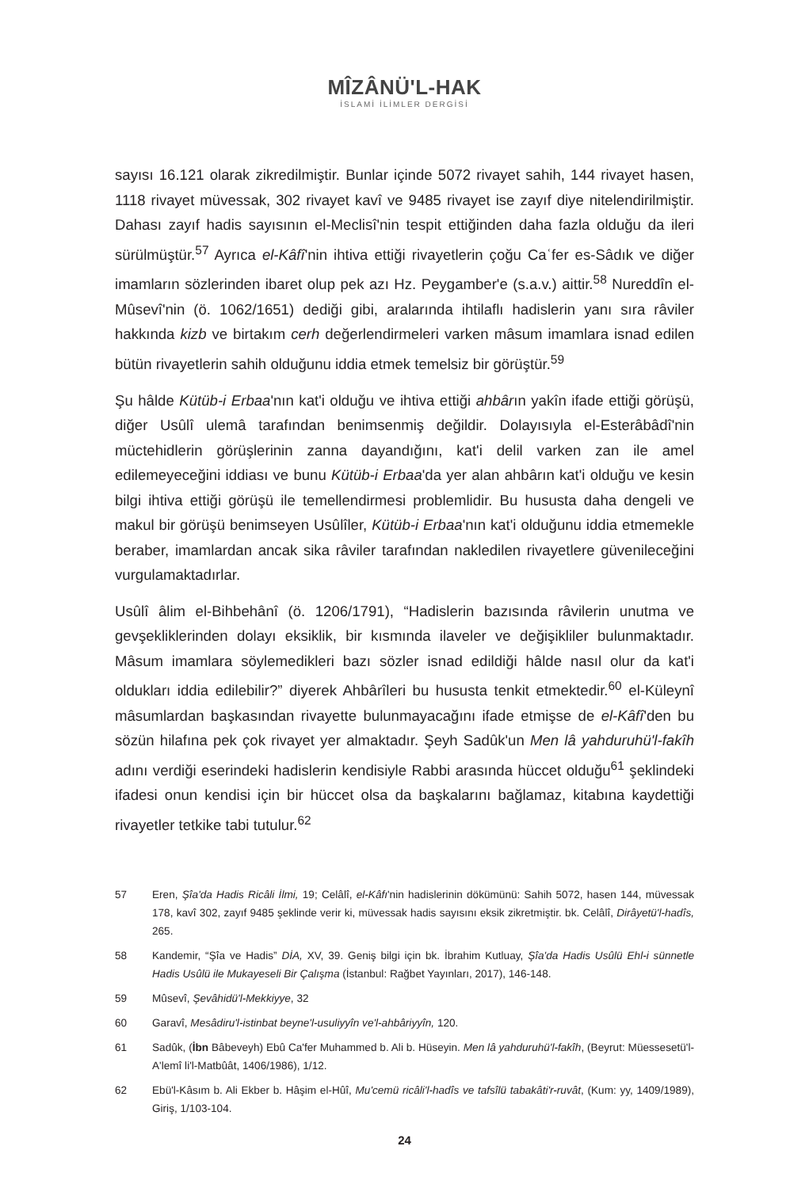MÎZÂNÜ'L-HAK
İSLAMİ İLİMLER DERGİSİ
sayısı 16.121 olarak zikredilmiştir. Bunlar içinde 5072 rivayet sahih, 144 rivayet hasen, 1118 rivayet müvessak, 302 rivayet kavî ve 9485 rivayet ise zayıf diye nitelendirilmiştir. Dahası zayıf hadis sayısının el-Meclisî'nin tespit ettiğinden daha fazla olduğu da ileri sürülmüştür.<sup>57</sup> Ayrıca el-Kâfî'nin ihtiva ettiği rivayetlerin çoğu Caʿfer es-Sâdık ve diğer imamların sözlerinden ibaret olup pek azı Hz. Peygamber'e (s.a.v.) aittir.<sup>58</sup> Nureddîn el-Mûsevî'nin (ö. 1062/1651) dediği gibi, aralarında ihtilaflı hadislerin yanı sıra râviler hakkında kizb ve birtakım cerh değerlendirmeleri varken mâsum imamlara isnad edilen bütün rivayetlerin sahih olduğunu iddia etmek temelsiz bir görüştür.<sup>59</sup>
Şu hâlde Kütüb-i Erbaa'nın kat'i olduğu ve ihtiva ettiği ahbârın yakîn ifade ettiği görüşü, diğer Usûlî ulemâ tarafından benimsenmiş değildir. Dolayısıyla el-Esterâbâdî'nin müctehidlerin görüşlerinin zanna dayandığını, kat'i delil varken zan ile amel edilemeyeceğini iddiası ve bunu Kütüb-i Erbaa'da yer alan ahbârın kat'i olduğu ve kesin bilgi ihtiva ettiği görüşü ile temellendirmesi problemlidir. Bu hususta daha dengeli ve makul bir görüşü benimseyen Usûlîler, Kütüb-i Erbaa'nın kat'i olduğunu iddia etmemekle beraber, imamlardan ancak sika râviler tarafından nakledilen rivayetlere güvenileceğini vurgulamaktadırlar.
Usûlî âlim el-Bihbehânî (ö. 1206/1791), “Hadislerin bazısında râvilerin unutma ve gevşekliklerinden dolayı eksiklik, bir kısmında ilaveler ve değişikliler bulunmaktadır. Mâsum imamlara söylemedikleri bazı sözler isnad edildiği hâlde nasıl olur da kat'i oldukları iddia edilebilir?” diyerek Ahbârîleri bu hususta tenkit etmektedir.<sup>60</sup> el-Küleynî mâsumlardan başkasından rivayette bulunmayacağını ifade etmişse de el-Kâfî'den bu sözün hilafına pek çok rivayet yer almaktadır. Şeyh Sadûk'un Men lâ yahduruhü'l-fakîh adını verdiği eserindeki hadislerin kendisiyle Rabbi arasında hüccet olduğu<sup>61</sup> şeklindeki ifadesi onun kendisi için bir hüccet olsa da başkalarını bağlamaz, kitabına kaydettiği rivayetler tetkike tabi tutulur.<sup>62</sup>
57 Eren, Şîa'da Hadis Ricâli İlmi, 19; Celâlî, el-Kâfı'nin hadislerinin dökümünü: Sahih 5072, hasen 144, müvessak 178, kavî 302, zayıf 9485 şeklinde verir ki, müvessak hadis sayısını eksik zikretmiştir. bk. Celâlî, Dirâyetü'l-hadîs, 265.
58 Kandemir, “Şîa ve Hadis” DİA, XV, 39. Geniş bilgi için bk. İbrahim Kutluay, Şîa'da Hadis Usûlü Ehl-i sünnetle Hadis Usûlü ile Mukayeseli Bir Çalışma (İstanbul: Rağbet Yayınları, 2017), 146-148.
59 Mûsevî, Şevâhidü'l-Mekkiyye, 32
60 Garavî, Mesâdiru'l-istinbat beyne'l-usuliyyîn ve'l-ahbâriyyîn, 120.
61 Sadûk, (İbn Bâbeveyh) Ebû Ca'fer Muhammed b. Ali b. Hüseyin. Men lâ yahduruhü'l-fakîh, (Beyrut: Müessesetü'l- A'lemî li'l-Matbûât, 1406/1986), 1/12.
62 Ebü'l-Kâsım b. Ali Ekber b. Hâşim el-Hûî, Mu'cemü ricâli'l-hadîs ve tafsîlü tabakâti'r-ruvât, (Kum: yy, 1409/1989), Giriş, 1/103-104.
24